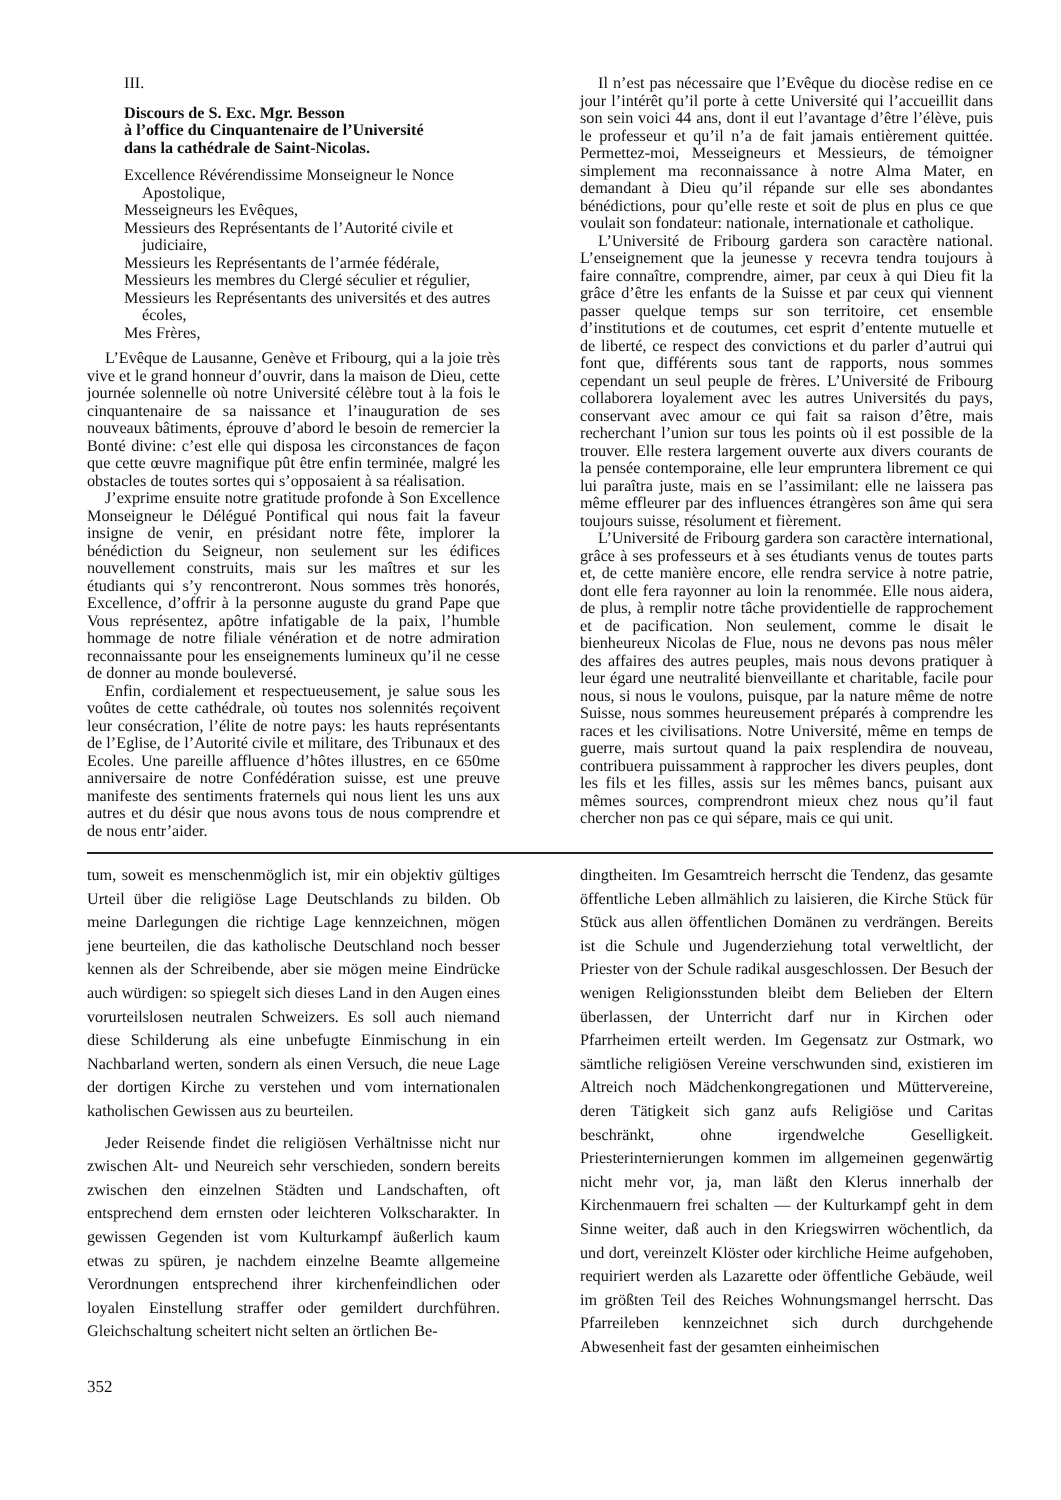III.
Discours de S. Exc. Mgr. Besson
à l’office du Cinquantenaire de l’Université
dans la cathédrale de Saint-Nicolas.
Excellence Révérendissime Monseigneur le Nonce Apostolique,
Messeigneurs les Evêques,
Messieurs des Représentants de l’Autorité civile et judiciaire,
Messieurs les Représentants de l’armée fédérale,
Messieurs les membres du Clergé séculier et régulier,
Messieurs les Représentants des universités et des autres écoles,
Mes Frères,
L’Evêque de Lausanne, Genève et Fribourg, qui a la joie très vive et le grand honneur d’ouvrir, dans la maison de Dieu, cette journée solennelle où notre Université célèbre tout à la fois le cinquantenaire de sa naissance et l’inauguration de ses nouveaux bâtiments, éprouve d’abord le besoin de remercier la Bonté divine: c’est elle qui disposa les circonstances de façon que cette œuvre magnifique pût être enfin terminée, malgré les obstacles de toutes sortes qui s’opposaient à sa réalisation.
J’exprime ensuite notre gratitude profonde à Son Excellence Monseigneur le Délégué Pontifical qui nous fait la faveur insigne de venir, en présidant notre fête, implorer la bénédiction du Seigneur, non seulement sur les édifices nouvellement construits, mais sur les maîtres et sur les étudiants qui s’y rencontreront. Nous sommes très honorés, Excellence, d’offrir à la personne auguste du grand Pape que Vous représentez, apôtre infatigable de la paix, l’humble hommage de notre filiale vénération et de notre admiration reconnaissante pour les enseignements lumineux qu’il ne cesse de donner au monde bouleversé.
Enfin, cordialement et respectueusement, je salue sous les voûtes de cette cathédrale, où toutes nos solennités reçoivent leur consécration, l’élite de notre pays: les hauts représentants de l’Eglise, de l’Autorité civile et militare, des Tribunaux et des Ecoles. Une pareille affluence d’hôtes illustres, en ce 650me anniversaire de notre Confédération suisse, est une preuve manifeste des sentiments fraternels qui nous lient les uns aux autres et du désir que nous avons tous de nous comprendre et de nous entr’aider.
Il n’est pas nécessaire que l’Evêque du diocèse redise en ce jour l’intérêt qu’il porte à cette Université qui l’accueillit dans son sein voici 44 ans, dont il eut l’avantage d’être l’élève, puis le professeur et qu’il n’a de fait jamais entièrement quittée. Permettez-moi, Messeigneurs et Messieurs, de témoigner simplement ma reconnaissance à notre Alma Mater, en demandant à Dieu qu’il répande sur elle ses abondantes bénédictions, pour qu’elle reste et soit de plus en plus ce que voulait son fondateur: nationale, internationale et catholique.
L’Université de Fribourg gardera son caractère national. L’enseignement que la jeunesse y recevra tendra toujours à faire connaître, comprendre, aimer, par ceux à qui Dieu fit la grâce d’être les enfants de la Suisse et par ceux qui viennent passer quelque temps sur son territoire, cet ensemble d’institutions et de coutumes, cet esprit d’entente mutuelle et de liberté, ce respect des convictions et du parler d’autrui qui font que, différents sous tant de rapports, nous sommes cependant un seul peuple de frères. L’Université de Fribourg collaborera loyalement avec les autres Universités du pays, conservant avec amour ce qui fait sa raison d’être, mais recherchant l’union sur tous les points où il est possible de la trouver. Elle restera largement ouverte aux divers courants de la pensée contemporaine, elle leur empruntera librement ce qui lui paraîtra juste, mais en se l’assimilant: elle ne laissera pas même effleurer par des influences étrangères son âme qui sera toujours suisse, résolument et fièrement.
L’Université de Fribourg gardera son caractère international, grâce à ses professeurs et à ses étudiants venus de toutes parts et, de cette manière encore, elle rendra service à notre patrie, dont elle fera rayonner au loin la renommée. Elle nous aidera, de plus, à remplir notre tâche providentielle de rapprochement et de pacification. Non seulement, comme le disait le bienheureux Nicolas de Flue, nous ne devons pas nous mêler des affaires des autres peuples, mais nous devons pratiquer à leur égard une neutralité bienveillante et charitable, facile pour nous, si nous le voulons, puisque, par la nature même de notre Suisse, nous sommes heureusement préparés à comprendre les races et les civilisations. Notre Université, même en temps de guerre, mais surtout quand la paix resplendira de nouveau, contribuera puissamment à rapprocher les divers peuples, dont les fils et les filles, assis sur les mêmes bancs, puisant aux mêmes sources, comprendront mieux chez nous qu’il faut chercher non pas ce qui sépare, mais ce qui unit.
tum, soweit es menschenmöglich ist, mir ein objektiv gültiges Urteil über die religiöse Lage Deutschlands zu bilden. Ob meine Darlegungen die richtige Lage kennzeichnen, mögen jene beurteilen, die das katholische Deutschland noch besser kennen als der Schreibende, aber sie mögen meine Eindrücke auch würdigen: so spiegelt sich dieses Land in den Augen eines vorurteilslosen neutralen Schweizers. Es soll auch niemand diese Schilderung als eine unbefugte Einmischung in ein Nachbarland werten, sondern als einen Versuch, die neue Lage der dortigen Kirche zu verstehen und vom internationalen katholischen Gewissen aus zu beurteilen.
Jeder Reisende findet die religiösen Verhältnisse nicht nur zwischen Alt- und Neureich sehr verschieden, sondern bereits zwischen den einzelnen Städten und Landschaften, oft entsprechend dem ernsten oder leichteren Volkscharakter. In gewissen Gegenden ist vom Kulturkampf äußerlich kaum etwas zu spüren, je nachdem einzelne Beamte allgemeine Verordnungen entsprechend ihrer kirchenfeindlichen oder loyalen Einstellung straffer oder gemildert durchführen. Gleichschaltung scheitert nicht selten an örtlichen Be-
dingtheiten. Im Gesamtreich herrscht die Tendenz, das gesamte öffentliche Leben allmählich zu laisieren, die Kirche Stück für Stück aus allen öffentlichen Domänen zu verdrängen. Bereits ist die Schule und Jugenderziehung total verweltlicht, der Priester von der Schule radikal ausgeschlossen. Der Besuch der wenigen Religionsstunden bleibt dem Belieben der Eltern überlassen, der Unterricht darf nur in Kirchen oder Pfarrheimen erteilt werden. Im Gegensatz zur Ostmark, wo sämtliche religiösen Vereine verschwunden sind, existieren im Altreich noch Mädchenkongregationen und Müttervereine, deren Tätigkeit sich ganz aufs Religiöse und Caritas beschränkt, ohne irgendwelche Geselligkeit. Priesterinternierungen kommen im allgemeinen gegenwärtig nicht mehr vor, ja, man läßt den Klerus innerhalb der Kirchenmauern frei schalten — der Kulturkampf geht in dem Sinne weiter, daß auch in den Kriegswirren wöchentlich, da und dort, vereinzelt Klöster oder kirchliche Heime aufgehoben, requiriert werden als Lazarette oder öffentliche Gebäude, weil im größten Teil des Reiches Wohnungsmangel herrscht. Das Pfarreileben kennzeichnet sich durch durchgehende Abwesenheit fast der gesamten einheimischen
352